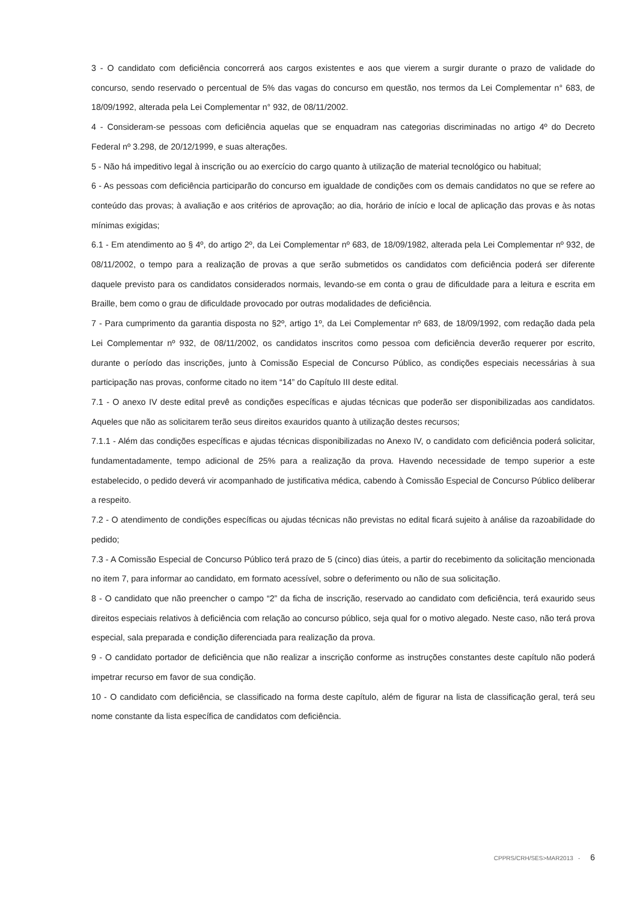3 - O candidato com deficiência concorrerá aos cargos existentes e aos que vierem a surgir durante o prazo de validade do concurso, sendo reservado o percentual de 5% das vagas do concurso em questão, nos termos da Lei Complementar n° 683, de 18/09/1992, alterada pela Lei Complementar n° 932, de 08/11/2002.
4 - Consideram-se pessoas com deficiência aquelas que se enquadram nas categorias discriminadas no artigo 4º do Decreto Federal nº 3.298, de 20/12/1999, e suas alterações.
5 - Não há impeditivo legal à inscrição ou ao exercício do cargo quanto à utilização de material tecnológico ou habitual;
6 - As pessoas com deficiência participarão do concurso em igualdade de condições com os demais candidatos no que se refere ao conteúdo das provas; à avaliação e aos critérios de aprovação; ao dia, horário de início e local de aplicação das provas e às notas mínimas exigidas;
6.1 - Em atendimento ao § 4º, do artigo 2º, da Lei Complementar nº 683, de 18/09/1982, alterada pela Lei Complementar nº 932, de 08/11/2002, o tempo para a realização de provas a que serão submetidos os candidatos com deficiência poderá ser diferente daquele previsto para os candidatos considerados normais, levando-se em conta o grau de dificuldade para a leitura e escrita em Braille, bem como o grau de dificuldade provocado por outras modalidades de deficiência.
7 - Para cumprimento da garantia disposta no §2º, artigo 1º, da Lei Complementar nº 683, de 18/09/1992, com redação dada pela Lei Complementar nº 932, de 08/11/2002, os candidatos inscritos como pessoa com deficiência deverão requerer por escrito, durante o período das inscrições, junto à Comissão Especial de Concurso Público, as condições especiais necessárias à sua participação nas provas, conforme citado no item “14” do Capítulo III deste edital.
7.1 - O anexo IV deste edital prevê as condições específicas e ajudas técnicas que poderão ser disponibilizadas aos candidatos. Aqueles que não as solicitarem terão seus direitos exauridos quanto à utilização destes recursos;
7.1.1 - Além das condições específicas e ajudas técnicas disponibilizadas no Anexo IV, o candidato com deficiência poderá solicitar, fundamentadamente, tempo adicional de 25% para a realização da prova. Havendo necessidade de tempo superior a este estabelecido, o pedido deverá vir acompanhado de justificativa médica, cabendo à Comissão Especial de Concurso Público deliberar a respeito.
7.2 - O atendimento de condições específicas ou ajudas técnicas não previstas no edital ficará sujeito à análise da razoabilidade do pedido;
7.3 - A Comissão Especial de Concurso Público terá prazo de 5 (cinco) dias úteis, a partir do recebimento da solicitação mencionada no item 7, para informar ao candidato, em formato acessível, sobre o deferimento ou não de sua solicitação.
8 - O candidato que não preencher o campo “2” da ficha de inscrição, reservado ao candidato com deficiência, terá exaurido seus direitos especiais relativos à deficiência com relação ao concurso público, seja qual for o motivo alegado. Neste caso, não terá prova especial, sala preparada e condição diferenciada para realização da prova.
9 - O candidato portador de deficiência que não realizar a inscrição conforme as instruções constantes deste capítulo não poderá impetrar recurso em favor de sua condição.
10 - O candidato com deficiência, se classificado na forma deste capítulo, além de figurar na lista de classificação geral, terá seu nome constante da lista específica de candidatos com deficiência.
CPPRS/CRH/SES>MAR2013 - 6